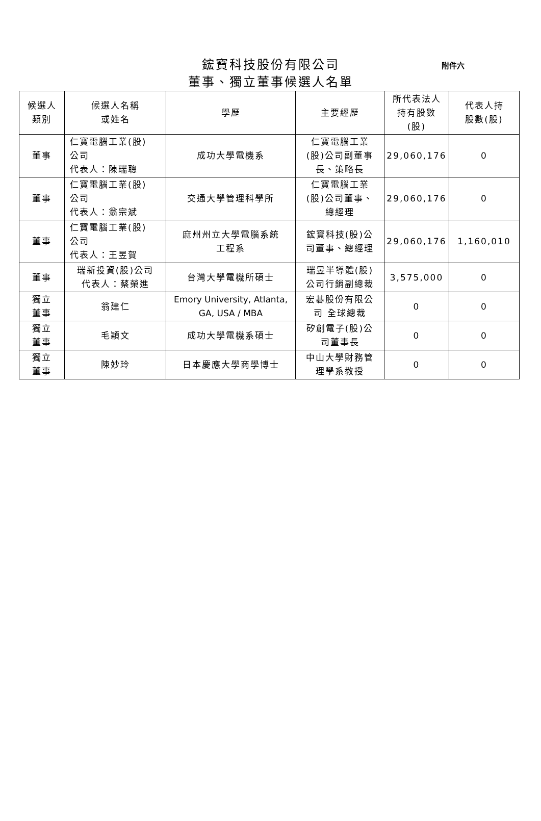鋐寶科技股份有限公司
董事、獨立董事候選人名單
附件六
| 候選人 類別 | 候選人名稱 或姓名 | 學歷 | 主要經歷 | 所代表法人 持有股數 (股) | 代表人持 股數(股) |
| --- | --- | --- | --- | --- | --- |
| 董事 | 仁寶電腦工業(股) 公司 代表人：陳瑞聰 | 成功大學電機系 | 仁寶電腦工業 (股)公司副董事 長、策略長 | 29,060,176 | 0 |
| 董事 | 仁寶電腦工業(股) 公司 代表人：翁宗斌 | 交通大學管理科學所 | 仁寶電腦工業 (股)公司董事、 總經理 | 29,060,176 | 0 |
| 董事 | 仁寶電腦工業(股) 公司 代表人：王昱賀 | 麻州州立大學電腦系統 工程系 | 鋐寶科技(股)公 司董事、總經理 | 29,060,176 | 1,160,010 |
| 董事 | 瑞新投資(股)公司 代表人：蔡榮進 | 台灣大學電機所碩士 | 瑞昱半導體(股) 公司行銷副總裁 | 3,575,000 | 0 |
| 獨立 董事 | 翁建仁 | Emory University, Atlanta, GA, USA / MBA | 宏碁股份有限公 司 全球總裁 | 0 | 0 |
| 獨立 董事 | 毛穎文 | 成功大學電機系碩士 | 矽創電子(股)公 司董事長 | 0 | 0 |
| 獨立 董事 | 陳妙玲 | 日本慶應大學商學博士 | 中山大學財務管 理學系教授 | 0 | 0 |